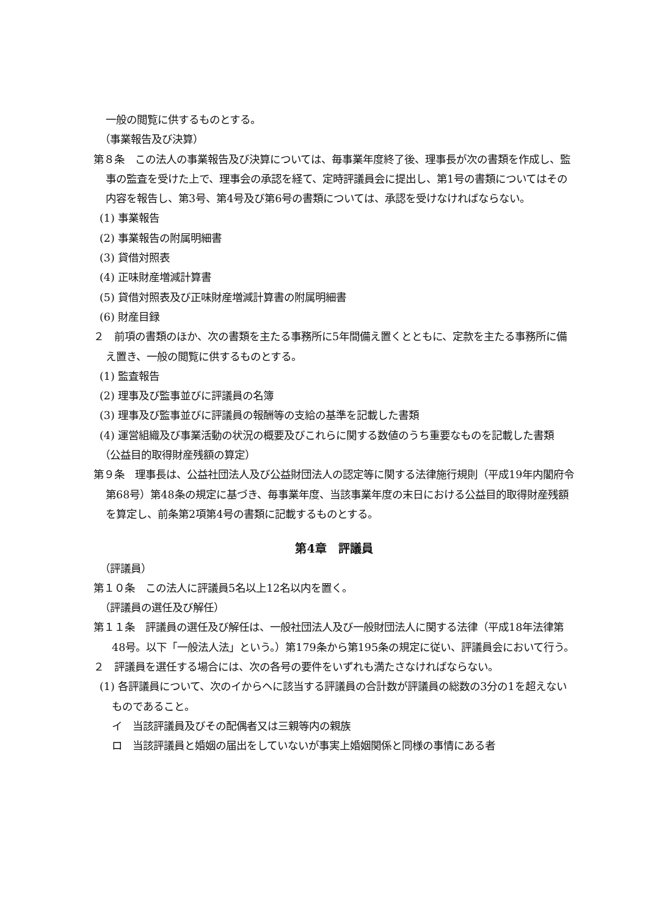一般の閲覧に供するものとする。
（事業報告及び決算）
第８条　この法人の事業報告及び決算については、毎事業年度終了後、理事長が次の書類を作成し、監事の監査を受けた上で、理事会の承認を経て、定時評議員会に提出し、第1号の書類についてはその内容を報告し、第3号、第4号及び第6号の書類については、承認を受けなければならない。
(1) 事業報告
(2) 事業報告の附属明細書
(3) 貸借対照表
(4) 正味財産増減計算書
(5) 貸借対照表及び正味財産増減計算書の附属明細書
(6) 財産目録
２　前項の書類のほか、次の書類を主たる事務所に5年間備え置くとともに、定款を主たる事務所に備え置き、一般の閲覧に供するものとする。
(1) 監査報告
(2) 理事及び監事並びに評議員の名簿
(3) 理事及び監事並びに評議員の報酬等の支給の基準を記載した書類
(4) 運営組織及び事業活動の状況の概要及びこれらに関する数値のうち重要なものを記載した書類
（公益目的取得財産残額の算定）
第９条　理事長は、公益社団法人及び公益財団法人の認定等に関する法律施行規則（平成19年内閣府令第68号）第48条の規定に基づき、毎事業年度、当該事業年度の末日における公益目的取得財産残額を算定し、前条第2項第4号の書類に記載するものとする。
第4章　評議員
（評議員）
第１０条　この法人に評議員5名以上12名以内を置く。
（評議員の選任及び解任）
第１１条　評議員の選任及び解任は、一般社団法人及び一般財団法人に関する法律（平成18年法律第48号。以下「一般法人法」という。）第179条から第195条の規定に従い、評議員会において行う。
２　評議員を選任する場合には、次の各号の要件をいずれも満たさなければならない。
(1) 各評議員について、次のイからヘに該当する評議員の合計数が評議員の総数の3分の1を超えないものであること。
イ　当該評議員及びその配偶者又は三親等内の親族
ロ　当該評議員と婚姻の届出をしていないが事実上婚姻関係と同様の事情にある者